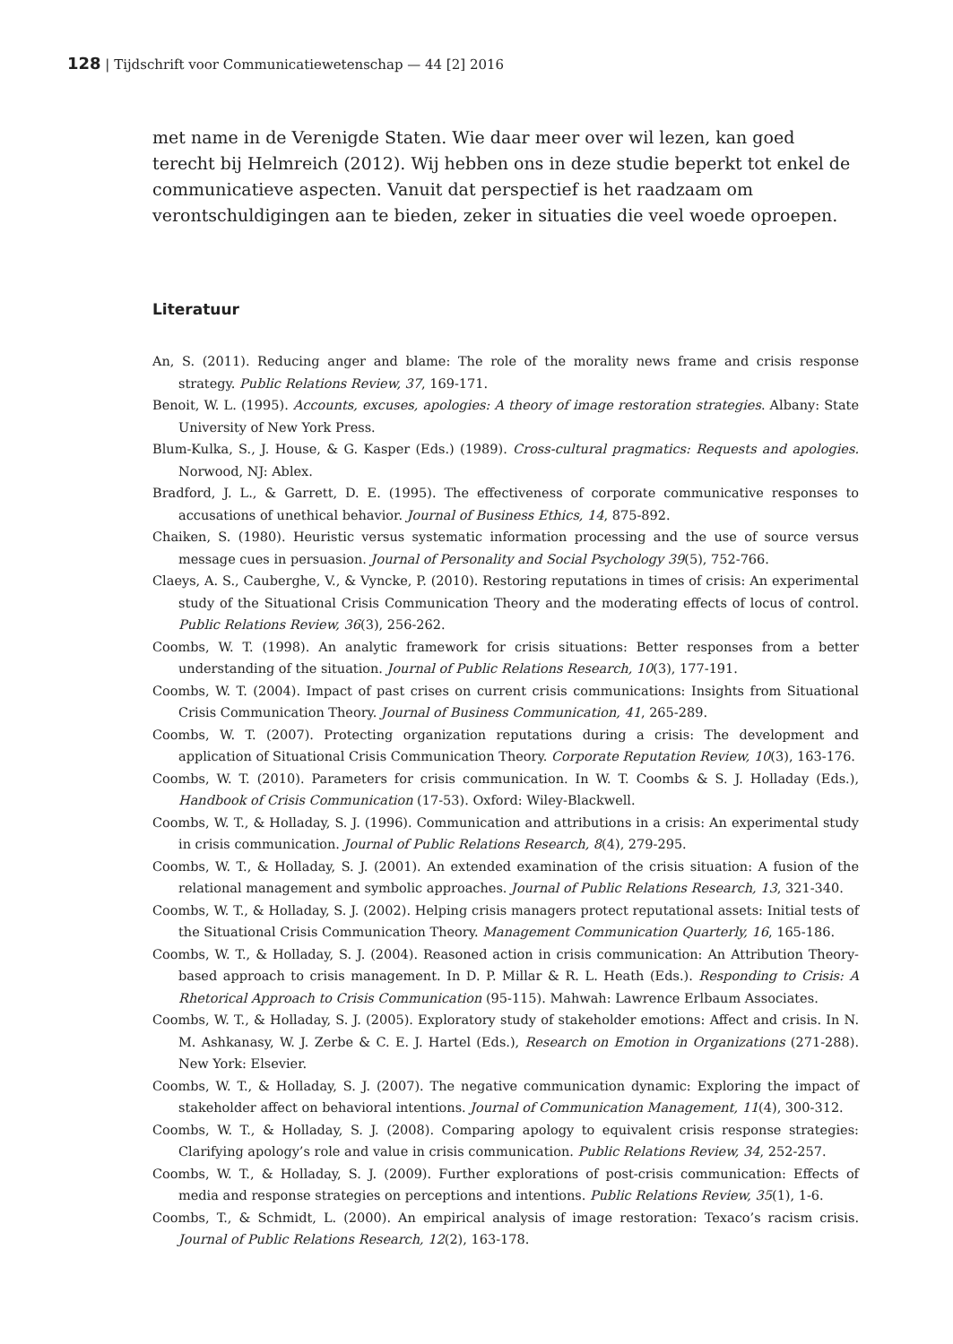128 | Tijdschrift voor Communicatiewetenschap — 44 [2] 2016
met name in de Verenigde Staten. Wie daar meer over wil lezen, kan goed terecht bij Helmreich (2012). Wij hebben ons in deze studie beperkt tot enkel de communicatieve aspecten. Vanuit dat perspectief is het raadzaam om verontschuldigingen aan te bieden, zeker in situaties die veel woede oproepen.
Literatuur
An, S. (2011). Reducing anger and blame: The role of the morality news frame and crisis response strategy. Public Relations Review, 37, 169-171.
Benoit, W. L. (1995). Accounts, excuses, apologies: A theory of image restoration strategies. Albany: State University of New York Press.
Blum-Kulka, S., J. House, & G. Kasper (Eds.) (1989). Cross-cultural pragmatics: Requests and apologies. Norwood, NJ: Ablex.
Bradford, J. L., & Garrett, D. E. (1995). The effectiveness of corporate communicative responses to accusations of unethical behavior. Journal of Business Ethics, 14, 875-892.
Chaiken, S. (1980). Heuristic versus systematic information processing and the use of source versus message cues in persuasion. Journal of Personality and Social Psychology 39(5), 752-766.
Claeys, A. S., Cauberghe, V., & Vyncke, P. (2010). Restoring reputations in times of crisis: An experimental study of the Situational Crisis Communication Theory and the moderating effects of locus of control. Public Relations Review, 36(3), 256-262.
Coombs, W. T. (1998). An analytic framework for crisis situations: Better responses from a better understanding of the situation. Journal of Public Relations Research, 10(3), 177-191.
Coombs, W. T. (2004). Impact of past crises on current crisis communications: Insights from Situational Crisis Communication Theory. Journal of Business Communication, 41, 265-289.
Coombs, W. T. (2007). Protecting organization reputations during a crisis: The development and application of Situational Crisis Communication Theory. Corporate Reputation Review, 10(3), 163-176.
Coombs, W. T. (2010). Parameters for crisis communication. In W. T. Coombs & S. J. Holladay (Eds.), Handbook of Crisis Communication (17-53). Oxford: Wiley-Blackwell.
Coombs, W. T., & Holladay, S. J. (1996). Communication and attributions in a crisis: An experimental study in crisis communication. Journal of Public Relations Research, 8(4), 279-295.
Coombs, W. T., & Holladay, S. J. (2001). An extended examination of the crisis situation: A fusion of the relational management and symbolic approaches. Journal of Public Relations Research, 13, 321-340.
Coombs, W. T., & Holladay, S. J. (2002). Helping crisis managers protect reputational assets: Initial tests of the Situational Crisis Communication Theory. Management Communication Quarterly, 16, 165-186.
Coombs, W. T., & Holladay, S. J. (2004). Reasoned action in crisis communication: An Attribution Theory-based approach to crisis management. In D. P. Millar & R. L. Heath (Eds.). Responding to Crisis: A Rhetorical Approach to Crisis Communication (95-115). Mahwah: Lawrence Erlbaum Associates.
Coombs, W. T., & Holladay, S. J. (2005). Exploratory study of stakeholder emotions: Affect and crisis. In N. M. Ashkanasy, W. J. Zerbe & C. E. J. Hartel (Eds.), Research on Emotion in Organizations (271-288). New York: Elsevier.
Coombs, W. T., & Holladay, S. J. (2007). The negative communication dynamic: Exploring the impact of stakeholder affect on behavioral intentions. Journal of Communication Management, 11(4), 300-312.
Coombs, W. T., & Holladay, S. J. (2008). Comparing apology to equivalent crisis response strategies: Clarifying apology’s role and value in crisis communication. Public Relations Review, 34, 252-257.
Coombs, W. T., & Holladay, S. J. (2009). Further explorations of post-crisis communication: Effects of media and response strategies on perceptions and intentions. Public Relations Review, 35(1), 1-6.
Coombs, T., & Schmidt, L. (2000). An empirical analysis of image restoration: Texaco’s racism crisis. Journal of Public Relations Research, 12(2), 163-178.